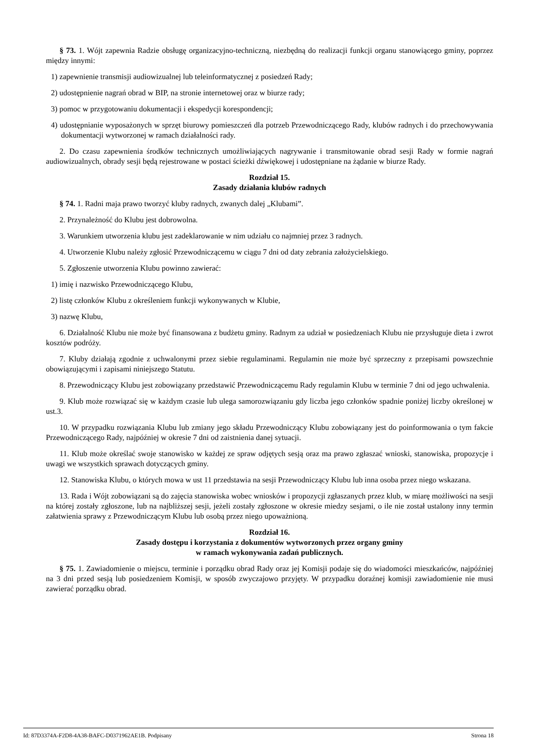§ 73. 1. Wójt zapewnia Radzie obsługę organizacyjno-techniczną, niezbędną do realizacji funkcji organu stanowiącego gminy, poprzez między innymi:
1) zapewnienie transmisji audiowizualnej lub teleinformatycznej z posiedzeń Rady;
2) udostępnienie nagrań obrad w BIP, na stronie internetowej oraz w biurze rady;
3) pomoc w przygotowaniu dokumentacji i ekspedycji korespondencji;
4) udostępnianie wyposażonych w sprzęt biurowy pomieszczeń dla potrzeb Przewodniczącego Rady, klubów radnych i do przechowywania dokumentacji wytworzonej w ramach działalności rady.
2. Do czasu zapewnienia środków technicznych umożliwiających nagrywanie i transmitowanie obrad sesji Rady w formie nagrań audiowizualnych, obrady sesji będą rejestrowane w postaci ścieżki dźwiękowej i udostępniane na żądanie w biurze Rady.
Rozdział 15.
Zasady działania klubów radnych
§ 74. 1. Radni maja prawo tworzyć kluby radnych, zwanych dalej „Klubami”.
2. Przynależność do Klubu jest dobrowolna.
3. Warunkiem utworzenia klubu jest zadeklarowanie w nim udziału co najmniej przez 3 radnych.
4. Utworzenie Klubu należy zgłosić Przewodniczącemu w ciągu 7 dni od daty zebrania założycielskiego.
5. Zgłoszenie utworzenia Klubu powinno zawierać:
1) imię i nazwisko Przewodniczącego Klubu,
2) listę członków Klubu z określeniem funkcji wykonywanych w Klubie,
3) nazwę Klubu,
6. Działalność Klubu nie może być finansowana z budżetu gminy. Radnym za udział w posiedzeniach Klubu nie przysługuje dieta i zwrot kosztów podróży.
7. Kluby działają zgodnie z uchwalonymi przez siebie regulaminami. Regulamin nie może być sprzeczny z przepisami powszechnie obowiązującymi i zapisami niniejszego Statutu.
8. Przewodniczący Klubu jest zobowiązany przedstawić Przewodniczącemu Rady regulamin Klubu w terminie 7 dni od jego uchwalenia.
9. Klub może rozwiązać się w każdym czasie lub ulega samorozwiązaniu gdy liczba jego członków spadnie poniżej liczby określonej w ust.3.
10. W przypadku rozwiązania Klubu lub zmiany jego składu Przewodniczący Klubu zobowiązany jest do poinformowania o tym fakcie Przewodniczącego Rady, najpóźniej w okresie 7 dni od zaistnienia danej sytuacji.
11. Klub może określać swoje stanowisko w każdej ze spraw odjętych sesją oraz ma prawo zgłaszać wnioski, stanowiska, propozycje i uwagi we wszystkich sprawach dotyczących gminy.
12. Stanowiska Klubu, o których mowa w ust 11 przedstawia na sesji Przewodniczący Klubu lub inna osoba przez niego wskazana.
13. Rada i Wójt zobowiązani są do zajęcia stanowiska wobec wniosków i propozycji zgłaszanych przez klub, w miarę możliwości na sesji na której zostały zgłoszone, lub na najbliższej sesji, jeżeli zostały zgłoszone w okresie miedzy sesjami, o ile nie został ustalony inny termin załatwienia sprawy z Przewodniczącym Klubu lub osobą przez niego upoważnioną.
Rozdział 16.
Zasady dostępu i korzystania z dokumentów wytworzonych przez organy gminy
w ramach wykonywania zadań publicznych.
§ 75. 1. Zawiadomienie o miejscu, terminie i porządku obrad Rady oraz jej Komisji podaje się do wiadomości mieszkańców, najpóźniej na 3 dni przed sesją lub posiedzeniem Komisji, w sposób zwyczajowo przyjęty. W przypadku doraźnej komisji zawiadomienie nie musi zawierać porządku obrad.
Id: 87D3374A-F2D8-4A38-BAFC-D0371962AE1B. Podpisany Strona 18